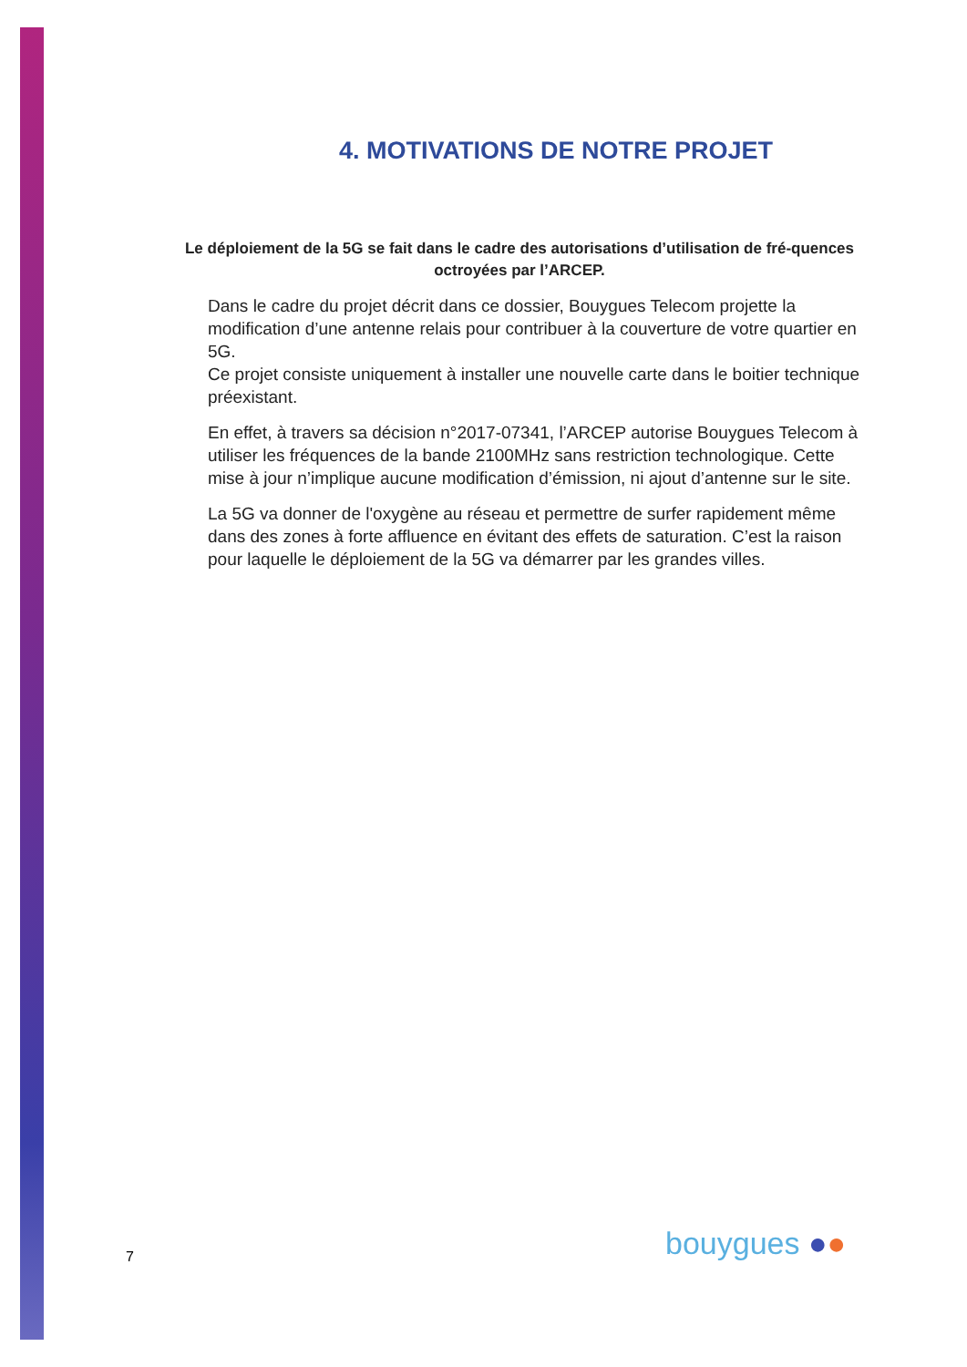4. MOTIVATIONS DE NOTRE PROJET
Le déploiement de la 5G se fait dans le cadre des autorisations d’utilisation de fré-quences octroyées par l’ARCEP.
Dans le cadre du projet décrit dans ce dossier, Bouygues Telecom projette la modification d’une antenne relais pour contribuer à la couverture de votre quartier en 5G.
Ce projet consiste uniquement à installer une nouvelle carte dans le boitier technique préexistant.
En effet, à travers sa décision n°2017-07341, l’ARCEP autorise Bouygues Telecom à utiliser les fréquences de la bande 2100MHz sans restriction technologique. Cette mise à jour n’implique aucune modification d’émission, ni ajout d’antenne sur le site.
La 5G va donner de l'oxygène au réseau et permettre de surfer rapidement même dans des zones à forte affluence en évitant des effets de saturation. C’est la raison pour laquelle le déploiement de la 5G va démarrer par les grandes villes.
7 bouygues ●●